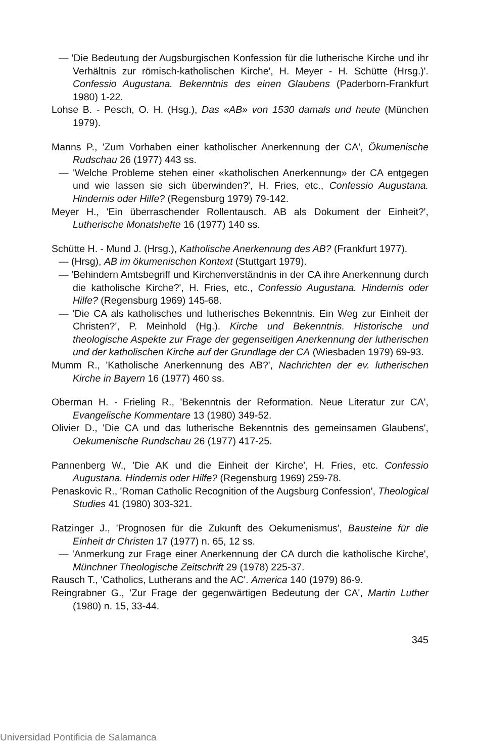— 'Die Bedeutung der Augsburgischen Konfession für die lutherische Kirche und ihr Verhältnis zur römisch-katholischen Kirche', H. Meyer - H. Schütte (Hrsg.)'. Confessio Augustana. Bekenntnis des einen Glaubens (Paderborn-Frankfurt 1980) 1-22.
Lohse B. - Pesch, O. H. (Hsg.), Das «AB» von 1530 damals und heute (München 1979).
Manns P., 'Zum Vorhaben einer katholischer Anerkennung der CA', Ökumenische Rudschau 26 (1977) 443 ss.
— 'Welche Probleme stehen einer «katholischen Anerkennung» der CA entgegen und wie lassen sie sich überwinden?', H. Fries, etc., Confessio Augustana. Hindernis oder Hilfe? (Regensburg 1979) 79-142.
Meyer H., 'Ein überraschender Rollentausch. AB als Dokument der Einheit?', Lutherische Monatshefte 16 (1977) 140 ss.
Schütte H. - Mund J. (Hrsg.), Katholische Anerkennung des AB? (Frankfurt 1977).
— (Hrsg), AB im ökumenischen Kontext (Stuttgart 1979).
— 'Behindern Amtsbegriff und Kirchenverständnis in der CA ihre Anerkennung durch die katholische Kirche?', H. Fries, etc., Confessio Augustana. Hindernis oder Hilfe? (Regensburg 1969) 145-68.
— 'Die CA als katholisches und lutherisches Bekenntnis. Ein Weg zur Einheit der Christen?', P. Meinhold (Hg.). Kirche und Bekenntnis. Historische und theologische Aspekte zur Frage der gegenseitigen Anerkennung der lutherischen und der katholischen Kirche auf der Grundlage der CA (Wiesbaden 1979) 69-93.
Mumm R., 'Katholische Anerkennung des AB?', Nachrichten der ev. lutherischen Kirche in Bayern 16 (1977) 460 ss.
Oberman H. - Frieling R., 'Bekenntnis der Reformation. Neue Literatur zur CA', Evangelische Kommentare 13 (1980) 349-52.
Olivier D., 'Die CA und das lutherische Bekenntnis des gemeinsamen Glaubens', Oekumenische Rundschau 26 (1977) 417-25.
Pannenberg W., 'Die AK und die Einheit der Kirche', H. Fries, etc. Confessio Augustana. Hindernis oder Hilfe? (Regensburg 1969) 259-78.
Penaskovic R., 'Roman Catholic Recognition of the Augsburg Confession', Theological Studies 41 (1980) 303-321.
Ratzinger J., 'Prognosen für die Zukunft des Oekumenismus', Bausteine für die Einheit dr Christen 17 (1977) n. 65, 12 ss.
— 'Anmerkung zur Frage einer Anerkennung der CA durch die katholische Kirche', Münchner Theologische Zeitschrift 29 (1978) 225-37.
Rausch T., 'Catholics, Lutherans and the AC'. America 140 (1979) 86-9.
Reingrabner G., 'Zur Frage der gegenwärtigen Bedeutung der CA', Martin Luther (1980) n. 15, 33-44.
345
Universidad Pontificia de Salamanca